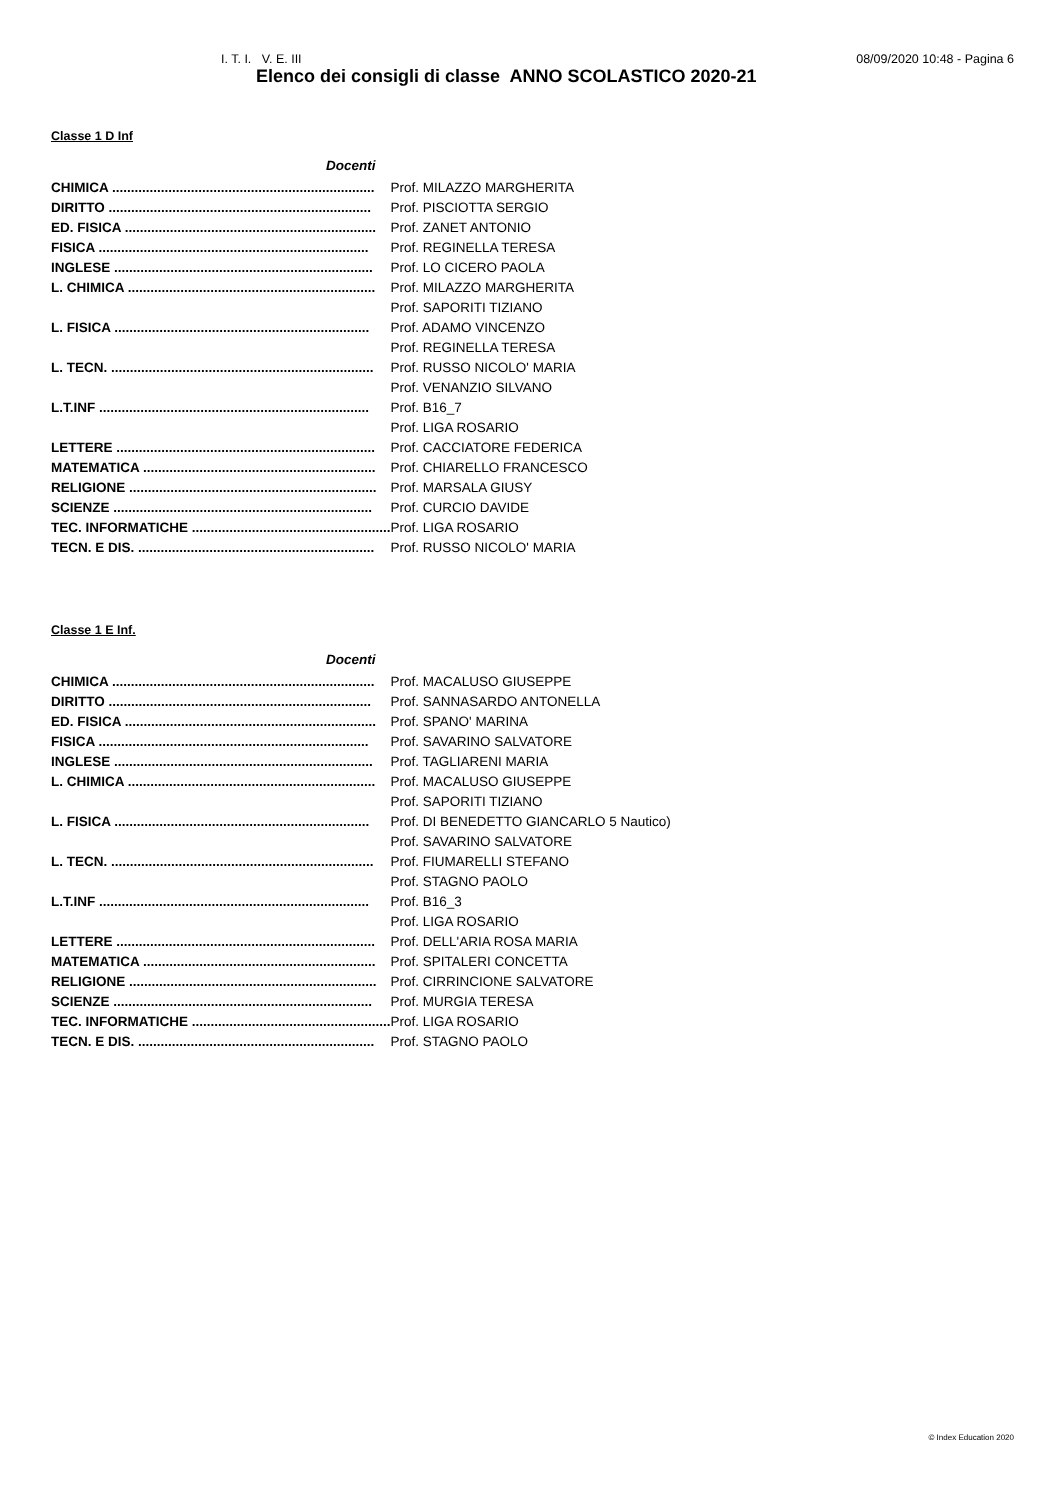I. T. I. V. E. III 08/09/2020 10:48 - Pagina 6
Elenco dei consigli di classe ANNO SCOLASTICO 2020-21
Classe 1 D Inf
| Docenti | |
| CHIMICA ...................................................................... | Prof. MILAZZO MARGHERITA |
| DIRITTO ...................................................................... | Prof. PISCIOTTA SERGIO |
| ED. FISICA ................................................................... | Prof. ZANET ANTONIO |
| FISICA ........................................................................ | Prof. REGINELLA TERESA |
| INGLESE ..................................................................... | Prof. LO CICERO PAOLA |
| L. CHIMICA .................................................................. | Prof. MILAZZO MARGHERITA |
| | Prof. SAPORITI TIZIANO |
| L. FISICA .................................................................... | Prof. ADAMO VINCENZO |
| | Prof. REGINELLA TERESA |
| L. TECN. ...................................................................... | Prof. RUSSO NICOLO' MARIA |
| | Prof. VENANZIO SILVANO |
| L.T.INF ........................................................................ | Prof. B16_7 |
| | Prof. LIGA ROSARIO |
| LETTERE ..................................................................... | Prof. CACCIATORE FEDERICA |
| MATEMATICA .............................................................. | Prof. CHIARELLO FRANCESCO |
| RELIGIONE .................................................................. | Prof. MARSALA GIUSY |
| SCIENZE ..................................................................... | Prof. CURCIO DAVIDE |
| TEC. INFORMATICHE ..................................................... | Prof. LIGA ROSARIO |
| TECN. E DIS. ............................................................... | Prof. RUSSO NICOLO' MARIA |
Classe 1 E Inf.
| Docenti | |
| CHIMICA ...................................................................... | Prof. MACALUSO GIUSEPPE |
| DIRITTO ...................................................................... | Prof. SANNASARDO ANTONELLA |
| ED. FISICA ................................................................... | Prof. SPANO' MARINA |
| FISICA ........................................................................ | Prof. SAVARINO SALVATORE |
| INGLESE ..................................................................... | Prof. TAGLIARENI MARIA |
| L. CHIMICA .................................................................. | Prof. MACALUSO GIUSEPPE |
| | Prof. SAPORITI TIZIANO |
| L. FISICA .................................................................... | Prof. DI BENEDETTO GIANCARLO 5 Nautico) |
| | Prof. SAVARINO SALVATORE |
| L. TECN. ...................................................................... | Prof. FIUMARELLI STEFANO |
| | Prof. STAGNO PAOLO |
| L.T.INF ........................................................................ | Prof. B16_3 |
| | Prof. LIGA ROSARIO |
| LETTERE ..................................................................... | Prof. DELL'ARIA ROSA MARIA |
| MATEMATICA .............................................................. | Prof. SPITALERI CONCETTA |
| RELIGIONE .................................................................. | Prof. CIRRINCIONE SALVATORE |
| SCIENZE ..................................................................... | Prof. MURGIA TERESA |
| TEC. INFORMATICHE ..................................................... | Prof. LIGA ROSARIO |
| TECN. E DIS. ............................................................... | Prof. STAGNO PAOLO |
© Index Education 2020